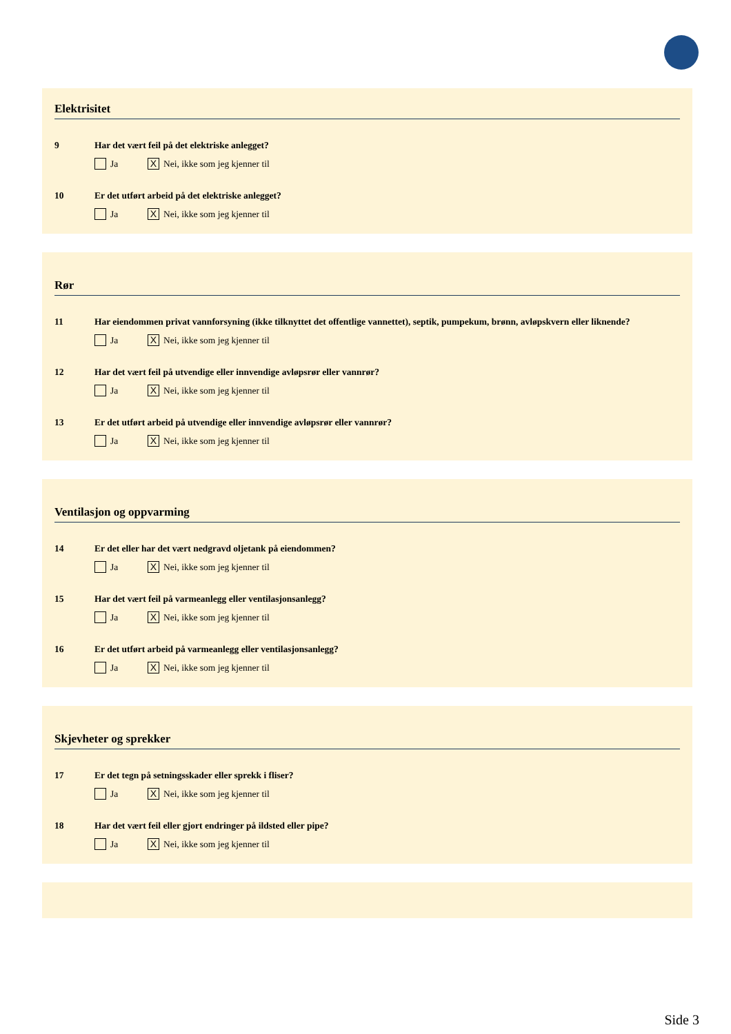Elektrisitet
9 Har det vært feil på det elektriske anlegget?
Ja X Nei, ikke som jeg kjenner til
10 Er det utført arbeid på det elektriske anlegget?
Ja X Nei, ikke som jeg kjenner til
Rør
11 Har eiendommen privat vannforsyning (ikke tilknyttet det offentlige vannettet), septik, pumpekum, brønn, avløpskvern eller liknende?
Ja X Nei, ikke som jeg kjenner til
12 Har det vært feil på utvendige eller innvendige avløpsrør eller vannrør?
Ja X Nei, ikke som jeg kjenner til
13 Er det utført arbeid på utvendige eller innvendige avløpsrør eller vannrør?
Ja X Nei, ikke som jeg kjenner til
Ventilasjon og oppvarming
14 Er det eller har det vært nedgravd oljetank på eiendommen?
Ja X Nei, ikke som jeg kjenner til
15 Har det vært feil på varmeanlegg eller ventilasjonsanlegg?
Ja X Nei, ikke som jeg kjenner til
16 Er det utført arbeid på varmeanlegg eller ventilasjonsanlegg?
Ja X Nei, ikke som jeg kjenner til
Skjevheter og sprekker
17 Er det tegn på setningsskader eller sprekk i fliser?
Ja X Nei, ikke som jeg kjenner til
18 Har det vært feil eller gjort endringer på ildsted eller pipe?
Ja X Nei, ikke som jeg kjenner til
Side 3